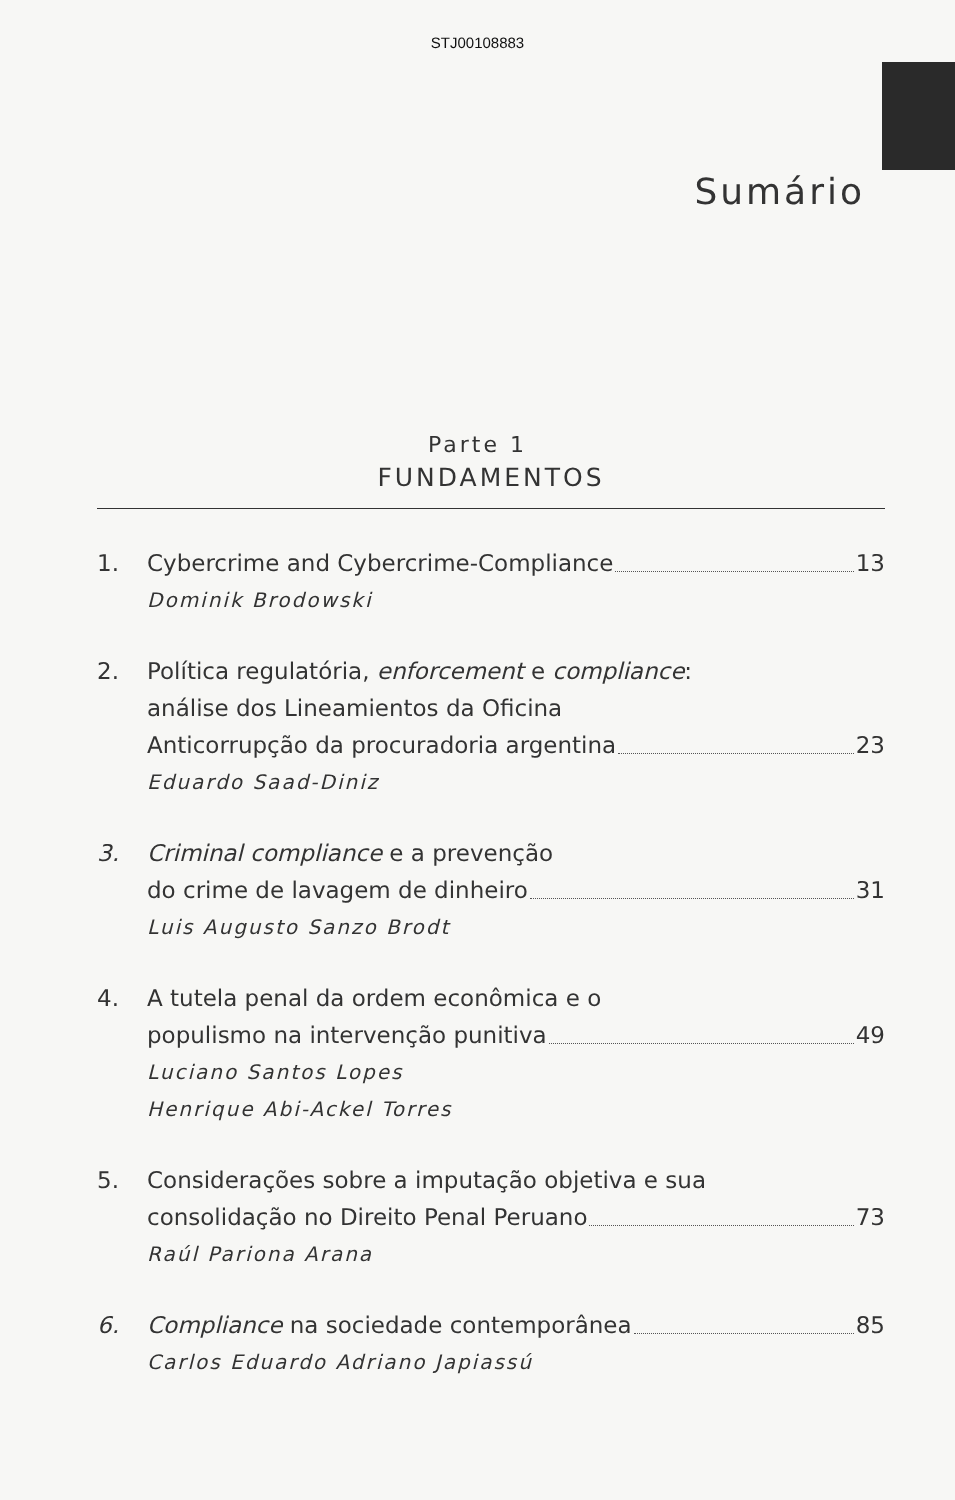STJ00108883
Sumário
Parte 1
FUNDAMENTOS
1. Cybercrime and Cybercrime-Compliance 13
Dominik Brodowski
2. Política regulatória, enforcement e compliance:
análise dos Lineamientos da Oficina
Anticorrupção da procuradoria argentina 23
Eduardo Saad-Diniz
3. Criminal compliance e a prevenção
do crime de lavagem de dinheiro 31
Luis Augusto Sanzo Brodt
4. A tutela penal da ordem econômica e o
populismo na intervenção punitiva 49
Luciano Santos Lopes
Henrique Abi-Ackel Torres
5. Considerações sobre a imputação objetiva e sua
consolidação no Direito Penal Peruano 73
Raúl Pariona Arana
6. Compliance na sociedade contemporânea 85
Carlos Eduardo Adriano Japiassú